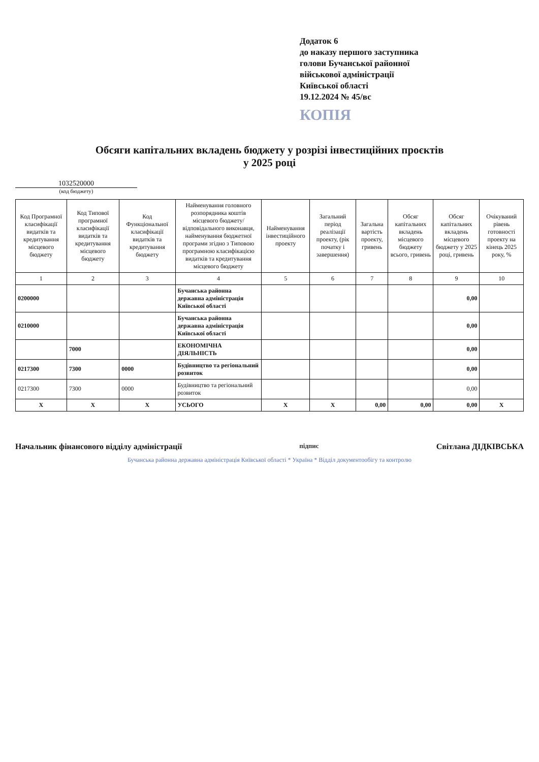Додаток 6
до наказу першого заступника
голови Бучанської районної
військової адміністрації
Київської області
19.12.2024 № 45/вс
КОПІЯ
Обсяги капітальних вкладень бюджету у розрізі інвестиційних проєктів
у 2025 році
1032520000
(код бюджету)
| Код Програмної класифікації видатків та кредитування місцевого бюджету | Код Типової програмної класифікації видатків та кредитування місцевого бюджету | Код Функціональної класифікації видатків та кредитування бюджету | Найменування головного розпорядника коштів місцевого бюджету/ відповідального виконавця, найменування бюджетної програми згідно з Типовою програмною класифікацією видатків та кредитування місцевого бюджету | Найменування інвестиційного проекту | Загальний період реалізації проекту, (рік початку і завершення) | Загальна вартість проекту, гривень | Обсяг капітальних вкладень місцевого бюджету всього, гривень | Обсяг капітальних вкладень місцевого бюджету у 2025 році, гривень | Очікуваний рівень готовності проекту на кінець 2025 року, % |
| --- | --- | --- | --- | --- | --- | --- | --- | --- | --- |
| 1 | 2 | 3 | 4 | 5 | 6 | 7 | 8 | 9 | 10 |
| 0200000 | | | Бучанська районна державна адміністрація Київської області | | | | | 0,00 | |
| 0210000 | | | Бучанська районна державна адміністрація Київської області | | | | | 0,00 | |
| | 7000 | | ЕКОНОМІЧНА ДІЯЛЬНІСТЬ | | | | | 0,00 | |
| 0217300 | 7300 | 0000 | Будівництво та регіональний розвиток | | | | | 0,00 | |
| 0217300 | 7300 | 0000 | Будівництво та регіональний розвиток | | | | | 0,00 | |
| X | X | X | УСЬОГО | X | X | 0,00 | 0,00 | 0,00 | X |
Начальник фінансового відділу адміністрації підпис Світлана ДІДКІВСЬКА
Бучанська районна державна адміністрація Київської області * Україна * Відділ документообігу та контролю